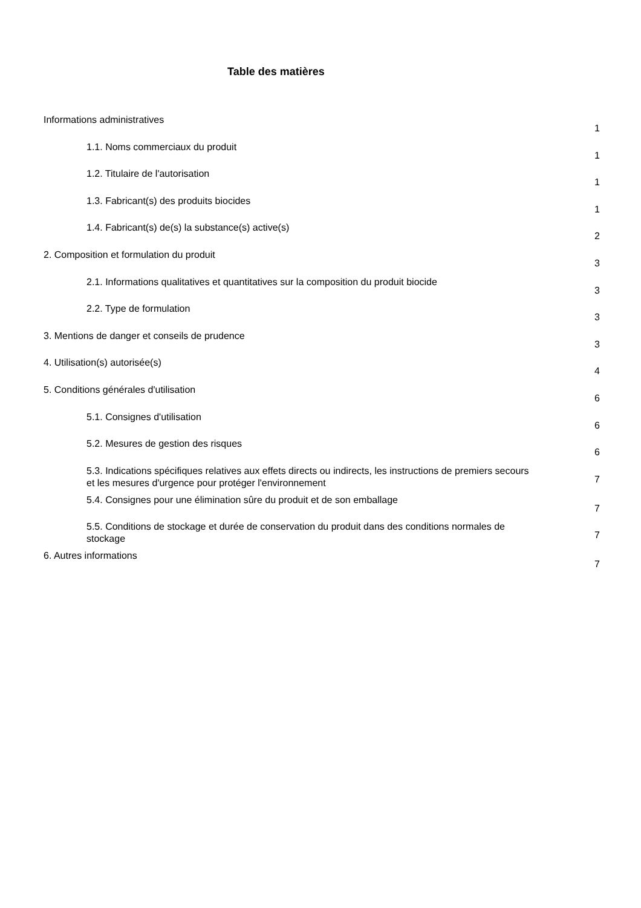Table des matières
Informations administratives
1
1.1. Noms commerciaux du produit
1
1.2. Titulaire de l'autorisation
1
1.3. Fabricant(s) des produits biocides
1
1.4. Fabricant(s) de(s) la substance(s) active(s)
2
2. Composition et formulation du produit
3
2.1. Informations qualitatives et quantitatives sur la composition du produit biocide
3
2.2. Type de formulation
3
3. Mentions de danger et conseils de prudence
3
4. Utilisation(s) autorisée(s)
4
5. Conditions générales d'utilisation
6
5.1. Consignes d'utilisation
6
5.2. Mesures de gestion des risques
6
5.3. Indications spécifiques relatives aux effets directs ou indirects, les instructions de premiers secours et les mesures d'urgence pour protéger l'environnement
7
5.4. Consignes pour une élimination sûre du produit et de son emballage
7
5.5. Conditions de stockage et durée de conservation du produit dans des conditions normales de stockage
7
6. Autres informations
7